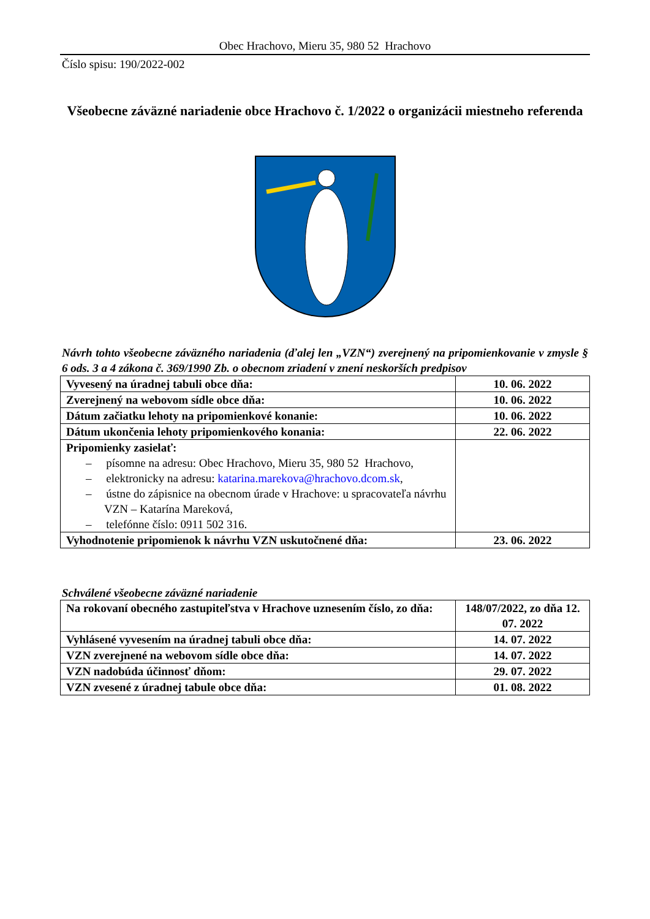Obec Hrachovo, Mieru 35, 980 52 Hrachovo
Číslo spisu: 190/2022-002
Všeobecne záväzné nariadenie obce Hrachovo č. 1/2022 o organizácii miestneho referenda
Návrh tohto všeobecne záväzného nariadenia (ďalej len „VZN“) zverejnený na pripomienkovanie v zmysle § 6 ods. 3 a 4 zákona č. 369/1990 Zb. o obecnom zriadení v znení neskorších predpisov
| Vyvesený na úradnej tabuli obce dňa: | 10. 06. 2022 |
| Zverejnený na webovom sídle obce dňa: | 10. 06. 2022 |
| Dátum začiatku lehoty na pripomienkové konanie: | 10. 06. 2022 |
| Dátum ukončenia lehoty pripomienkového konania: | 22. 06. 2022 |
| Pripomienky zasielať: – písomne na adresu: Obec Hrachovo, Mieru 35, 980 52 Hrachovo, – elektronicky na adresu: katarina.marekova@hrachovo.dcom.sk , – ústne do zápisnice na obecnom úrade v Hrachove: u spracovateľa návrhu VZN – Katarína Mareková, – telefónne číslo: 0911 502 316. | |
| Vyhodnotenie pripomienok k návrhu VZN uskutočnené dňa: | 23. 06. 2022 |
Schválené všeobecne záväzné nariadenie
| Na rokovaní obecného zastupiteľstva v Hrachove uznesením číslo, zo dňa: | 148/07/2022, zo dňa 12. 07. 2022 |
| Vyhlásené vyvesením na úradnej tabuli obce dňa: | 14. 07. 2022 |
| VZN zverejnené na webovom sídle obce dňa: | 14. 07. 2022 |
| VZN nadobúda účinnosť dňom: | 29. 07. 2022 |
| VZN zvesené z úradnej tabule obce dňa: | 01. 08. 2022 |